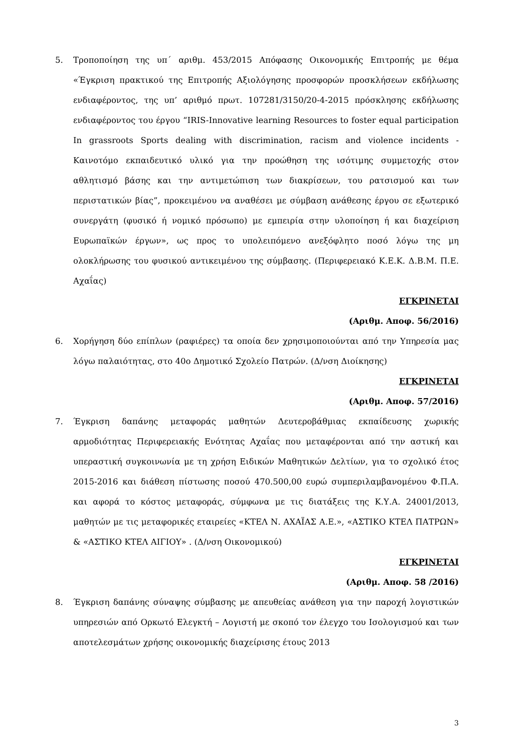5. Τροποποίηση της υπ΄ αριθμ. 453/2015 Απόφασης Οικονομικής Επιτροπής με θέμα «Έγκριση πρακτικού της Επιτροπής Αξιολόγησης προσφορών προσκλήσεων εκδήλωσης ενδιαφέροντος, της υπ’ αριθμό πρωτ. 107281/3150/20-4-2015 πρόσκλησης εκδήλωσης ενδιαφέροντος του έργου “IRIS-Innovative learning Resources to foster equal participation In grassroots Sports dealing with discrimination, racism and violence incidents - Καινοτόμο εκπαιδευτικό υλικό για την προώθηση της ισότιμης συμμετοχής στον αθλητισμό βάσης και την αντιμετώπιση των διακρίσεων, του ρατσισμού και των περιστατικών βίας”, προκειμένου να αναθέσει με σύμβαση ανάθεσης έργου σε εξωτερικό συνεργάτη (φυσικό ή νομικό πρόσωπο) με εμπειρία στην υλοποίηση ή και διαχείριση Ευρωπαϊκών έργων», ως προς το υπολειπόμενο ανεξόφλητο ποσό λόγω της μη ολοκλήρωσης του φυσικού αντικειμένου της σύμβασης. (Περιφερειακό Κ.Ε.Κ. Δ.Β.Μ. Π.Ε. Αχαΐας)
ΕΓΚΡΙΝΕΤΑΙ
(Αριθμ. Αποφ. 56/2016)
6. Χορήγηση δύο επίπλων (ραφιέρες) τα οποία δεν χρησιμοποιούνται από την Υπηρεσία μας λόγω παλαιότητας, στο 40ο Δημοτικό Σχολείο Πατρών. (Δ/νση Διοίκησης)
ΕΓΚΡΙΝΕΤΑΙ
(Αριθμ. Αποφ. 57/2016)
7. Έγκριση δαπάνης μεταφοράς μαθητών Δευτεροβάθμιας εκπαίδευσης χωρικής αρμοδιότητας Περιφερειακής Ενότητας Αχαΐας που μεταφέρονται από την αστική και υπεραστική συγκοινωνία με τη χρήση Ειδικών Μαθητικών Δελτίων, για το σχολικό έτος 2015-2016 και διάθεση πίστωσης ποσού 470.500,00 ευρώ συμπεριλαμβανομένου Φ.Π.Α. και αφορά το κόστος μεταφοράς, σύμφωνα με τις διατάξεις της Κ.Υ.Α. 24001/2013, μαθητών με τις μεταφορικές εταιρείες «ΚΤΕΛ Ν. ΑΧΑΪΑΣ Α.Ε.», «ΑΣΤΙΚΟ ΚΤΕΛ ΠΑΤΡΩΝ» & «ΑΣΤΙΚΟ ΚΤΕΛ ΑΙΓΙΟΥ» . (Δ/νση Οικονομικού)
ΕΓΚΡΙΝΕΤΑΙ
(Αριθμ. Αποφ. 58 /2016)
8. Έγκριση δαπάνης σύναψης σύμβασης με απευθείας ανάθεση για την παροχή λογιστικών υπηρεσιών από Ορκωτό Ελεγκτή – Λογιστή με σκοπό τον έλεγχο του Ισολογισμού και των αποτελεσμάτων χρήσης οικονομικής διαχείρισης έτους 2013
3